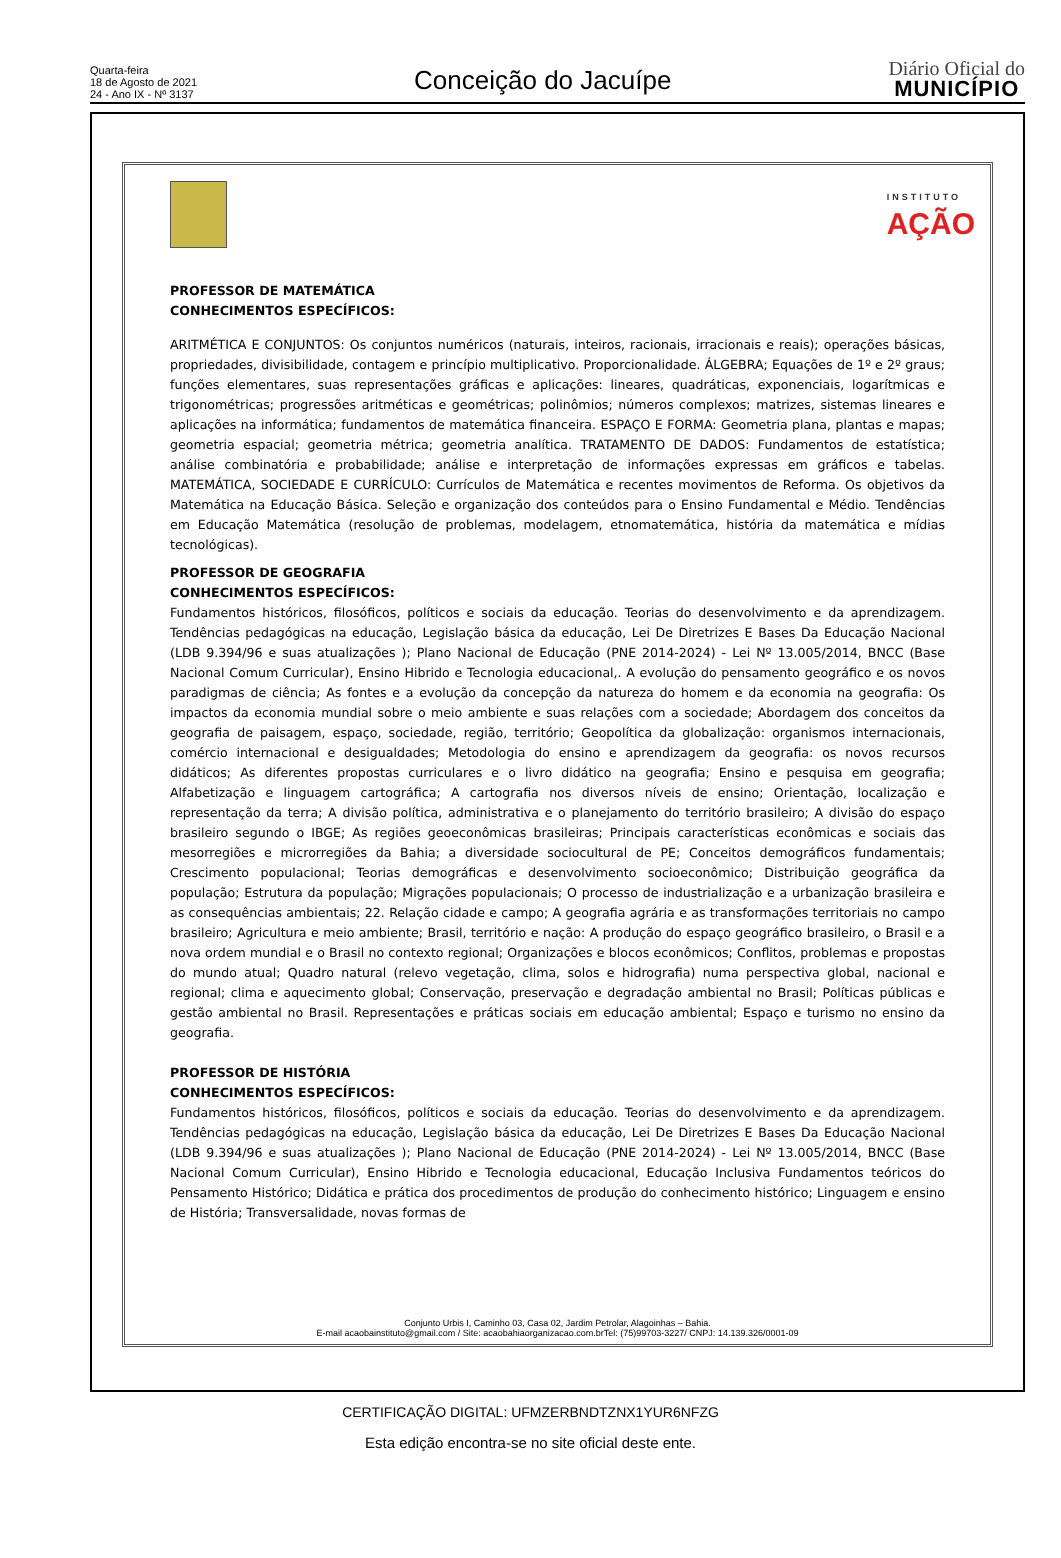Quarta-feira
18 de Agosto de 2021
24 - Ano IX - Nº 3137
Conceição do Jacuípe
Diário Oficial do
MUNICÍPIO
INSTITUTO
AÇÃO
PROFESSOR DE MATEMÁTICA
CONHECIMENTOS ESPECÍFICOS:
ARITMÉTICA E CONJUNTOS: Os conjuntos numéricos (naturais, inteiros, racionais, irracionais e reais); operações básicas, propriedades, divisibilidade, contagem e princípio multiplicativo. Proporcionalidade. ÁLGEBRA; Equações de 1º e 2º graus; funções elementares, suas representações gráficas e aplicações: lineares, quadráticas, exponenciais, logarítmicas e trigonométricas; progressões aritméticas e geométricas; polinômios; números complexos; matrizes, sistemas lineares e aplicações na informática; fundamentos de matemática financeira. ESPAÇO E FORMA: Geometria plana, plantas e mapas; geometria espacial; geometria métrica; geometria analítica. TRATAMENTO DE DADOS: Fundamentos de estatística; análise combinatória e probabilidade; análise e interpretação de informações expressas em gráficos e tabelas. MATEMÁTICA, SOCIEDADE E CURRÍCULO: Currículos de Matemática e recentes movimentos de Reforma. Os objetivos da Matemática na Educação Básica. Seleção e organização dos conteúdos para o Ensino Fundamental e Médio. Tendências em Educação Matemática (resolução de problemas, modelagem, etnomatemática, história da matemática e mídias tecnológicas).
PROFESSOR DE GEOGRAFIA
CONHECIMENTOS ESPECÍFICOS:
Fundamentos históricos, filosóficos, políticos e sociais da educação. Teorias do desenvolvimento e da aprendizagem. Tendências pedagógicas na educação, Legislação básica da educação, Lei De Diretrizes E Bases Da Educação Nacional (LDB 9.394/96 e suas atualizações ); Plano Nacional de Educação (PNE 2014-2024) - Lei Nº 13.005/2014, BNCC (Base Nacional Comum Curricular), Ensino Hibrido e Tecnologia educacional,. A evolução do pensamento geográfico e os novos paradigmas de ciência; As fontes e a evolução da concepção da natureza do homem e da economia na geografia: Os impactos da economia mundial sobre o meio ambiente e suas relações com a sociedade; Abordagem dos conceitos da geografia de paisagem, espaço, sociedade, região, território; Geopolítica da globalização: organismos internacionais, comércio internacional e desigualdades; Metodologia do ensino e aprendizagem da geografia: os novos recursos didáticos; As diferentes propostas curriculares e o livro didático na geografia; Ensino e pesquisa em geografia; Alfabetização e linguagem cartográfica; A cartografia nos diversos níveis de ensino; Orientação, localização e representação da terra; A divisão política, administrativa e o planejamento do território brasileiro; A divisão do espaço brasileiro segundo o IBGE; As regiões geoeconômicas brasileiras; Principais características econômicas e sociais das mesorregiões e microrregiões da Bahia; a diversidade sociocultural de PE; Conceitos demográficos fundamentais; Crescimento populacional; Teorias demográficas e desenvolvimento socioeconômico; Distribuição geográfica da população; Estrutura da população; Migrações populacionais; O processo de industrialização e a urbanização brasileira e as consequências ambientais; 22. Relação cidade e campo; A geografia agrária e as transformações territoriais no campo brasileiro; Agricultura e meio ambiente; Brasil, território e nação: A produção do espaço geográfico brasileiro, o Brasil e a nova ordem mundial e o Brasil no contexto regional; Organizações e blocos econômicos; Conflitos, problemas e propostas do mundo atual; Quadro natural (relevo vegetação, clima, solos e hidrografia) numa perspectiva global, nacional e regional; clima e aquecimento global; Conservação, preservação e degradação ambiental no Brasil; Políticas públicas e gestão ambiental no Brasil. Representações e práticas sociais em educação ambiental; Espaço e turismo no ensino da geografia.
PROFESSOR DE HISTÓRIA
CONHECIMENTOS ESPECÍFICOS:
Fundamentos históricos, filosóficos, políticos e sociais da educação. Teorias do desenvolvimento e da aprendizagem. Tendências pedagógicas na educação, Legislação básica da educação, Lei De Diretrizes E Bases Da Educação Nacional (LDB 9.394/96 e suas atualizações ); Plano Nacional de Educação (PNE 2014-2024) - Lei Nº 13.005/2014, BNCC (Base Nacional Comum Curricular), Ensino Hibrido e Tecnologia educacional, Educação Inclusiva Fundamentos teóricos do Pensamento Histórico; Didática e prática dos procedimentos de produção do conhecimento histórico; Linguagem e ensino de História; Transversalidade, novas formas de
Conjunto Urbis I, Caminho 03, Casa 02, Jardim Petrolar, Alagoinhas – Bahia.
E-mail acaobainstituto@gmail.com / Site: acaobahiaorganizacao.com.brTel: (75)99703-3227/ CNPJ: 14.139.326/0001-09
CERTIFICAÇÃO DIGITAL: UFMZERBNDTZNX1YUR6NFZG
Esta edição encontra-se no site oficial deste ente.